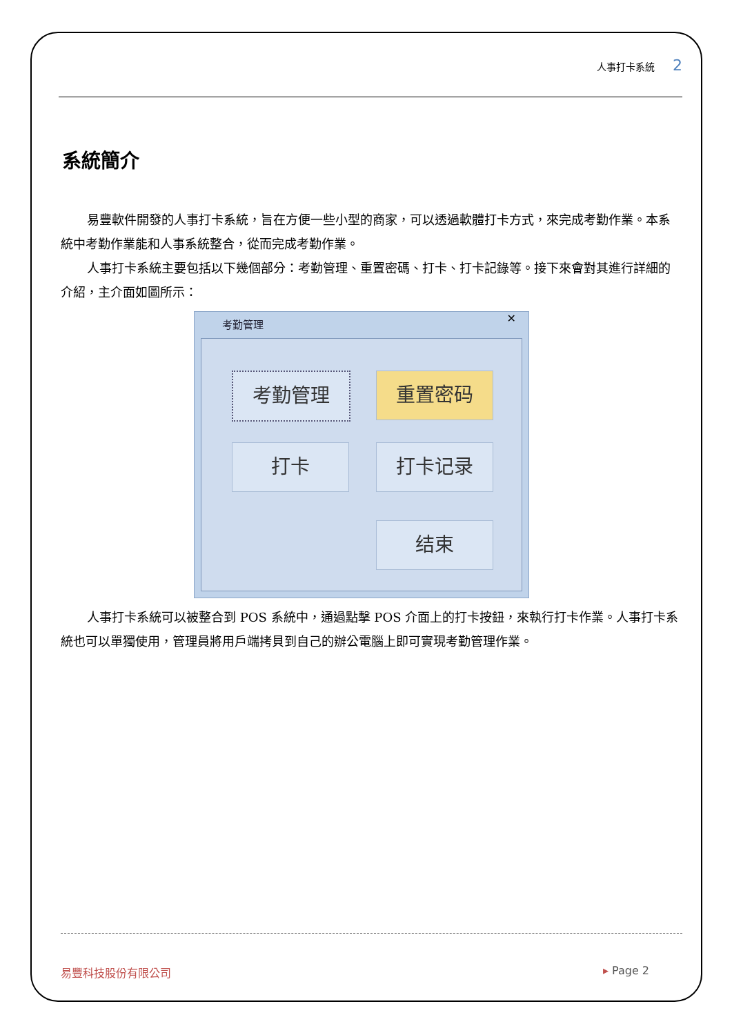人事打卡系統 2
系統簡介
易豐軟件開發的人事打卡系統，旨在方便一些小型的商家，可以透過軟體打卡方式，來完成考勤作業。本系統中考勤作業能和人事系統整合，從而完成考勤作業。
人事打卡系統主要包括以下幾個部分：考勤管理、重置密碼、打卡、打卡記錄等。接下來會對其進行詳細的介紹，主介面如圖所示：
考勤管理
✕
考勤管理 重置密码
打卡 打卡记录
结束
人事打卡系統可以被整合到 POS 系統中，通過點擊 POS 介面上的打卡按鈕，來執行打卡作業。人事打卡系統也可以單獨使用，管理員將用戶端拷貝到自己的辦公電腦上即可實現考勤管理作業。
易豐科技股份有限公司 ▸ Page 2